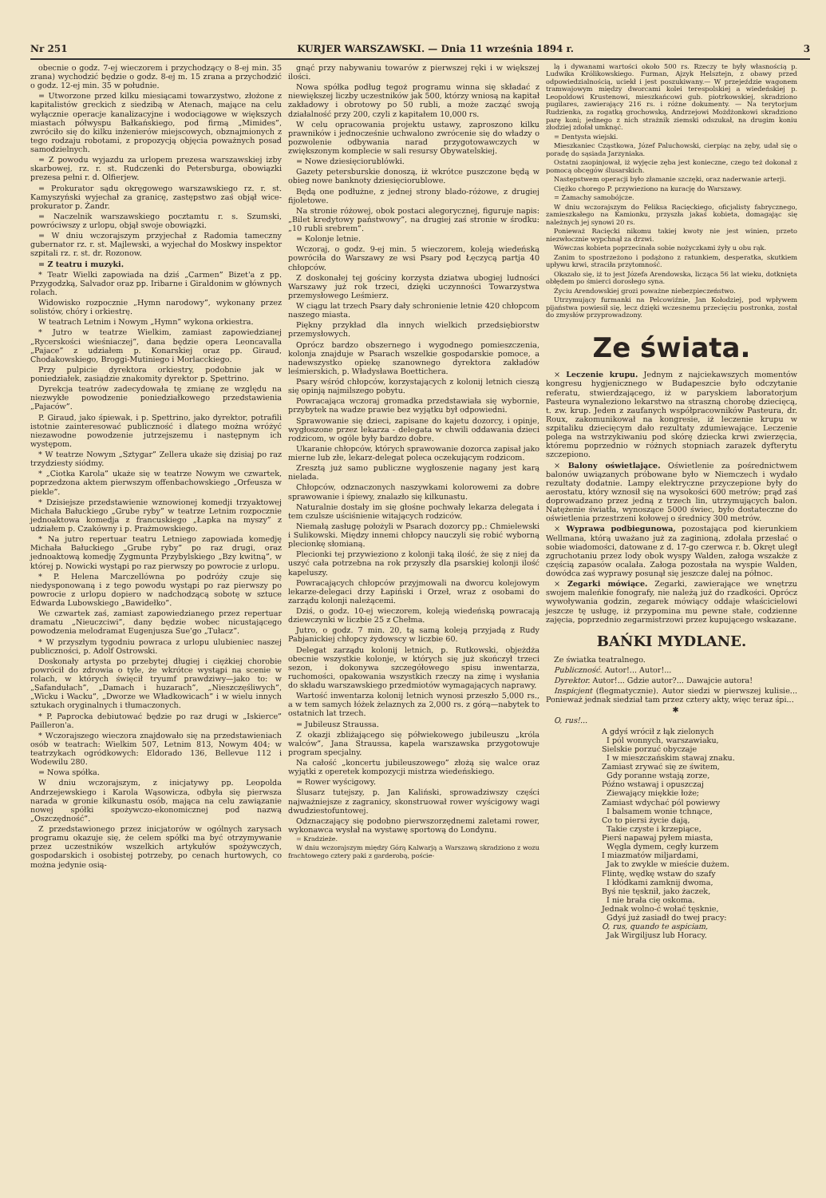Nr 251 KURJER WARSZAWSKI. — Dnia 11 września 1894 r. 3
obecnie o godz. 7-ej wieczorem i przychodzący o 8-ej min. 35 zrana) wychodzić będzie o godz. 8-ej m. 15 zrana a przychodzić o godz. 12-ej min. 35 w południe.
= Utworzone przed kilku miesiącami towarzystwo, złożone z kapitalistów greckich z siedzibą w Atenach, mające na celu wyłącznie operacje kanalizacyjne i wodociągowe w większych miastach półwyspu Bałkańskiego, pod firmą „Mimides”, zwróciło się do kilku inżenierów miejscowych, obznajmionych z tego rodzaju robotami, z propozycją objęcia poważnych posad samodzielnych.
= Z powodu wyjazdu za urlopem prezesa warszawskiej izby skarbowej, rz. r. st. Rudczenki do Petersburga, obowiązki prezesa pełni r. d. Olfierjew.
= Prokurator sądu okręgowego warszawskiego rz. r. st. Kamyszyński wyjechał za granicę, zastępstwo zaś objął wice-prokurator p. Żandr.
= Naczelnik warszawskiego pocztamtu r. s. Szumski, powróciwszy z urlopu, objął swoje obowiązki.
= W dniu wczorajszym przyjechał z Radomia tameczny gubernator rz. r. st. Majlewski, a wyjechał do Moskwy inspektor szpitali rz. r. st. dr. Rozonow.
= Z teatru i muzyki.
* Teatr Wielki zapowiada na dziś „Carmen” Bizet'a z pp. Przygodzką, Salvador oraz pp. Iribarne i Giraldonim w głównych rolach.
Widowisko rozpocznie „Hymn narodowy”, wykonany przez solistów, chóry i orkiestrę.
W teatrach Letnim i Nowym „Hymn” wykona orkiestra.
* Jutro w teatrze Wielkim, zamiast zapowiedzianej „Rycerskości wieśniaczej”, dana będzie opera Leoncavalla „Pajace” z udziałem p. Konarskiej oraz pp. Giraud, Chodakowskiego, Broggi-Mutiniego i Morlacckiego.
Przy pulpicie dyrektora orkiestry, podobnie jak w poniedziałek, zasiądzie znakomity dyrektor p. Spettrino.
Dyrekcja teatrów zadecydowała tę zmianę ze względu na niezwykłe powodzenie poniedziałkowego przedstawienia „Pajaców”.
P. Giraud, jako śpiewak, i p. Spettrino, jako dyrektor, potrafili istotnie zainteresować publiczność i dlatego można wróżyć niezawodne powodzenie jutrzejszemu i następnym ich występom.
* W teatrze Nowym „Sztygar” Zellera ukaże się dzisiaj po raz trzydziesty siódmy.
* „Ciotka Karola” ukaże się w teatrze Nowym we czwartek, poprzedzona aktem pierwszym offenbachowskiego „Orfeusza w piekle”.
* Dzisiejsze przedstawienie wznowionej komedji trzyaktowej Michała Bałuckiego „Grube ryby” w teatrze Letnim rozpocznie jednoaktowa komedja z francuskiego „Łapka na myszy” z udziałem p. Czakówny i p. Prażmowskiego.
* Na jutro repertuar teatru Letniego zapowiada komedję Michała Bałuckiego „Grube ryby” po raz drugi, oraz jednoaktową komedję Zygmunta Przybylskiego „Bzy kwitną”, w której p. Nowicki wystąpi po raz pierwszy po powrocie z urlopu.
* P. Helena Marczellówna po podróży czuje się niedysponowaną i z tego powodu wystąpi po raz pierwszy po powrocie z urlopu dopiero w nadchodzącą sobotę w sztuce Edwarda Lubowskiego „Bawidełko”.
We czwartek zaś, zamiast zapowiedzianego przez repertuar dramatu „Nieuczciwi”, dany będzie wobec nicustającego powodzenia melodramat Eugenjusza Sue'go „Tułacz”.
* W przyszłym tygodniu powraca z urlopu ulubieniec naszej publiczności, p. Adolf Ostrowski.
Doskonały artysta po przebytej długiej i ciężkiej chorobie powrócił do zdrowia o tyle, że wkrótce wystąpi na scenie w rolach, w których święcił tryumf prawdziwy—jako to: w „Safandułach”, „Damach i huzarach”, „Nieszczęśliwych”, „Wicku i Wacku”, „Dworze we Władkowicach” i w wielu innych sztukach oryginalnych i tłumaczonych.
* P. Paprocka debiutować będzie po raz drugi w „Iskierce” Pailleron'a.
* Wczorajszego wieczora znajdowało się na przedstawieniach osób w teatrach: Wielkim 507, Letnim 813, Nowym 404; w teatrzykach ogródkowych: Eldorado 136, Bellevue 112 i Wodewilu 280.
= Nowa spółka.
W dniu wczorajszym, z inicjatywy pp. Leopolda Andrzejewskiego i Karola Wąsowicza, odbyła się pierwsza narada w gronie kilkunastu osób, mająca na celu zawiązanie nowej spółki spożywczo-ekonomicznej pod nazwą „Oszczędność”.
Z przedstawionego przez inicjatorów w ogólnych zarysach programu okazuje się, że celem spółki ma być otrzymywanie przez uczestników wszelkich artykułów spożywczych, gospodarskich i osobistej potrzeby, po cenach hurtowych, co można jedynie osią-
gnąć przy nabywaniu towarów z pierwszej ręki i w większej ilości.
Nowa spółka podług tegoż programu winna się składać z niewiększej liczby uczestników jak 500, którzy wniosą na kapitał zakładowy i obrotowy po 50 rubli, a może zacząć swoją działalność przy 200, czyli z kapitałem 10,000 rs.
W celu opracowania projektu ustawy, zaproszono kilku prawników i jednocześnie uchwalono zwrócenie się do władzy o pozwolenie odbywania narad przygotowawczych w zwiększonym komplecie w sali resursy Obywatelskiej.
= Nowe dziesięciorublówki.
Gazety petersburskie donoszą, iż wkrótce puszczone będą w obieg nowe banknoty dziesięciorublowe.
Będą one podłużne, z jednej strony blado-różowe, z drugiej fijoletowe.
Na stronie różowej, obok postaci alegorycznej, figuruje napis: „Bilet kredytowy państwowy”, na drugiej zaś stronie w środku: „10 rubli srebrem”.
= Kolonje letnie.
Wczoraj, o godz. 9-ej min. 5 wieczorem, koleją wiedeńską powróciła do Warszawy ze wsi Psary pod Łęczycą partja 40 chłopców.
Z doskonałej tej gościny korzysta dziatwa ubogiej ludności Warszawy już rok trzeci, dzięki uczynności Towarzystwa przemysłowego Leśmierz.
W ciągu lat trzech Psary dały schronienie letnie 420 chłopcom naszego miasta.
Piękny przykład dla innych wielkich przedsiębiorstw przemysłowych.
Oprócz bardzo obszernego i wygodnego pomieszczenia, kolonja znajduje w Psarach wszelkie gospodarskie pomoce, a nadewszystko opiekę szanownego dyrektora zakładów leśmierskich, p. Władysława Boettichera.
Psary wśród chłopców, korzystających z kolonij letnich cieszą się opinją najmilszego pobytu.
Powracająca wczoraj gromadka przedstawiała się wybornie, przybytek na wadze prawie bez wyjątku był odpowiedni.
Sprawowanie się dzieci, zapisane do kajetu dozorcy, i opinje, wygłoszone przez lekarza - delegata w chwili oddawania dzieci rodzicom, w ogóle były bardzo dobre.
Ukaranie chłopców, których sprawowanie dozorca zapisał jako mierne lub złe, lekarz-delegat poleca oczekującym rodzicom.
Zresztą już samo publiczne wygłoszenie nagany jest karą nielada.
Chłopców, odznaczonych naszywkami kolorowemi za dobre sprawowanie i śpiewy, znalazło się kilkunastu.
Naturalnie dostały im się głośne pochwały lekarza delegata i tem czulsze uściśnienie witających rodziców.
Niemałą zasługę położyli w Psarach dozorcy pp.: Chmielewski i Sulikowski. Między innemi chłopcy nauczyli się robić wyborną plecionkę słomianą.
Plecionki tej przywieziono z kolonji taką ilość, że się z niej da uszyć cała potrzebna na rok przyszły dla psarskiej kolonji ilość kapeluszy.
Powracających chłopców przyjmowali na dworcu kolejowym lekarze-delegaci drzy Łapiński i Orzeł, wraz z osobami do zarządu kolonji należącemi.
Dziś, o godz. 10-ej wieczorem, koleją wiedeńską powracają dziewczynki w liczbie 25 z Chełma.
Jutro, o godz. 7 min. 20, tą samą koleją przyjadą z Rudy Pabjanickiej chłopcy żydowscy w liczbie 60.
Delegat zarządu kolonij letnich, p. Rutkowski, objeżdża obecnie wszystkie kolonje, w których się już skończył trzeci sezon, i dokonywa szczegółowego spisu inwentarza, ruchomości, opakowania wszystkich rzeczy na zimę i wysłania do składu warszawskiego przedmiotów wymagających naprawy.
Wartość inwentarza kolonij letnich wynosi przeszło 5,000 rs., a w tem samych łóżek żelaznych za 2,000 rs. z górą—nabytek to ostatnich lat trzech.
= Jubileusz Straussa.
Z okazji zbliżającego się półwiekowego jubileuszu „króla walców”, Jana Straussa, kapela warszawska przygotowuje program specjalny.
Na całość „koncertu jubileuszowego” złożą się walce oraz wyjątki z operetek kompozycji mistrza wiedeńskiego.
= Rower wyścigowy.
Ślusarz tutejszy, p. Jan Kaliński, sprowadziwszy części najważniejsze z zagranicy, skonstruował rower wyścigowy wagi dwudziestofuntowej.
Odznaczający się podobno pierwszorzędnemi zaletami rower, wykonawca wysłał na wystawę sportową do Londynu.
= Kradzieże.
W dniu wczorajszym między Górą Kalwarją a Warszawą skradziono z wozu frachtowego cztery paki z garderobą, poście-
lą i dywanami wartości około 500 rs. Rzeczy te były własnością p. Ludwika Królikowskiego. Furman, Ajzyk Helsztejn, z obawy przed odpowiedzialnością, uciekł i jest poszukiwany.— W przejeździe wagonem tramwajowym między dworcami kolei terespolskiej a wiedeńskiej p. Leopoldowi Krustenowi, mieszkańcowi gub. piotrkowskiej, skradziono pugilares, zawierający 216 rs. i różne dokumenty. — Na terytorjum Rudzienka, za rogatką grochowską, Andrzejowi Możdżonkowi skradziono parę koni; jednego z nich strażnik ziemski odszukał, na drugim koniu złodziej zdołał umknąć.
= Dentysta wiejski.
Mieszkaniec Cząstkowa, Józef Paluchowski, cierpiąc na zęby, udał się o poradę do sąsiada Jarzyniaka.
Ostatni zaopinjował, iż wyjęcie zęba jest konieczne, czego też dokonał z pomocą obcęgów ślusarskich.
Następstwem operacji było złamanie szczęki, oraz naderwanie arterji.
Ciężko chorego P. przywieziono na kurację do Warszawy.
= Zamachy samobójcze.
W dniu wczorajszym do Feliksa Racięckiego, oficjalisty fabrycznego, zamieszkałego na Kamionku, przyszła jakaś kobieta, domagając się należnych jej synowi 20 rs.
Ponieważ Racięcki nikomu takiej kwoty nie jest winien, przeto niezwłocznie wypchnął za drzwi.
Wówczas kobieta poprzecinała sobie nożyczkami żyły u obu rąk.
Zanim to spostrzeżono i podążono z ratunkiem, desperatka, skutkiem upływu krwi, straciła przytomność.
Okazało się, iż to jest Józefa Arendowska, licząca 56 lat wieku, dotknięta obłędem po śmierci dorosłego syna.
Życiu Arendowskiej grozi poważne niebezpieczeństwo.
Utrzymujący furmanki na Pelcowiźnie, Jan Kołodziej, pod wpływem pijaństwa powiesił się, lecz dzięki wczesnemu przecięciu postronka, został do zmysłów przyprowadzony.
Ze świata.
× Leczenie krupu. Jednym z najciekawszych momentów kongresu hygjenicznego w Budapeszcie było odczytanie referatu, stwierdzającego, iż w paryskiem laboratorjum Pasteura wynaleziono lekarstwo na straszną chorobę dziecięcą, t. zw. krup. Jeden z zaufanych współpracowników Pasteura, dr. Roux, zakomunikował na kongresie, iż leczenie krupu w szpitaliku dziecięcym dało rezultaty zdumiewające. Leczenie polega na wstrzykiwaniu pod skórę dziecka krwi zwierzęcia, któremu poprzednio w różnych stopniach zarazek dyfterytu szczepiono.
× Balony oświetlające. Oświetlenie za pośrednictwem balonów uwiązanych próbowane było w Niemczech i wydało rezultaty dodatnie. Lampy elektryczne przyczepione były do aerostatu, który wznosił się na wysokości 600 metrów; prąd zaś doprowadzano przez jedną z trzech lin, utrzymujących balon. Natężenie światła, wynoszące 5000 świec, było dostateczne do oświetlenia przestrzeni kołowej o średnicy 300 metrów.
× Wyprawa podbiegunowa, pozostająca pod kierunkiem Wellmana, którą uważano już za zaginioną, zdołała przesłać o sobie wiadomości, datowane z d. 17-go czerwca r. b. Okręt uległ zgruchotaniu przez lody obok wyspy Walden, załoga wszakże z częścią zapasów ocalała. Załoga pozostała na wyspie Walden, dowódca zaś wyprawy posunął się jeszcze dalej na północ.
× Zegarki mówiące. Zegarki, zawierające we wnętrzu swojem maleńkie fonografy, nie należą już do rzadkości. Oprócz wywoływania godzin, zegarek mówiący oddaje właścicielowi jeszcze tę usługę, iż przypomina mu pewne stałe, codzienne zajęcia, poprzednio zegarmistrzowi przez kupującego wskazane.
BAŃKI MYDLANE.
Ze światka teatralnego.
Publiczność. Autor!... Autor!...
Dyrektor. Autor!... Gdzie autor?... Dawajcie autora!
Inspicjent (flegmatycznie). Autor siedzi w pierwszej kulisie... Ponieważ jednak siedział tam przez cztery akty, więc teraz śpi...
✱
O, rus!...
A gdyś wrócił z łąk zielonych
I pól wonnych, warszawiaku,
Sielskie porzuć obyczaje
I w mieszczańskim stawaj znaku.
Zamiast zrywać się ze świtem,
Gdy poranne wstają zorze,
Późno wstawaj i opuszczaj
Ziewający miękkie łoże;
Zamiast wdychać pól powiewy
I balsamem wonie tchnące,
Co to piersi życie dają,
Takie czyste i krzepiące,
Pierś napawaj pyłem miasta,
Węgla dymem, cegły kurzem
I miazmatów miljardami,
Jak to zwykle w mieście dużem.
Flintę, wędkę wstaw do szafy
I kłódkami zamknij dwoma,
Byś nie tęsknił, jako żaczek,
I nie brała cię oskoma.
Jednak wolno-ć wołać tęsknie,
Gdyś już zasiadł do twej pracy:
O, rus, quando te aspiciam,
Jak Wirgiljusz lub Horacy.